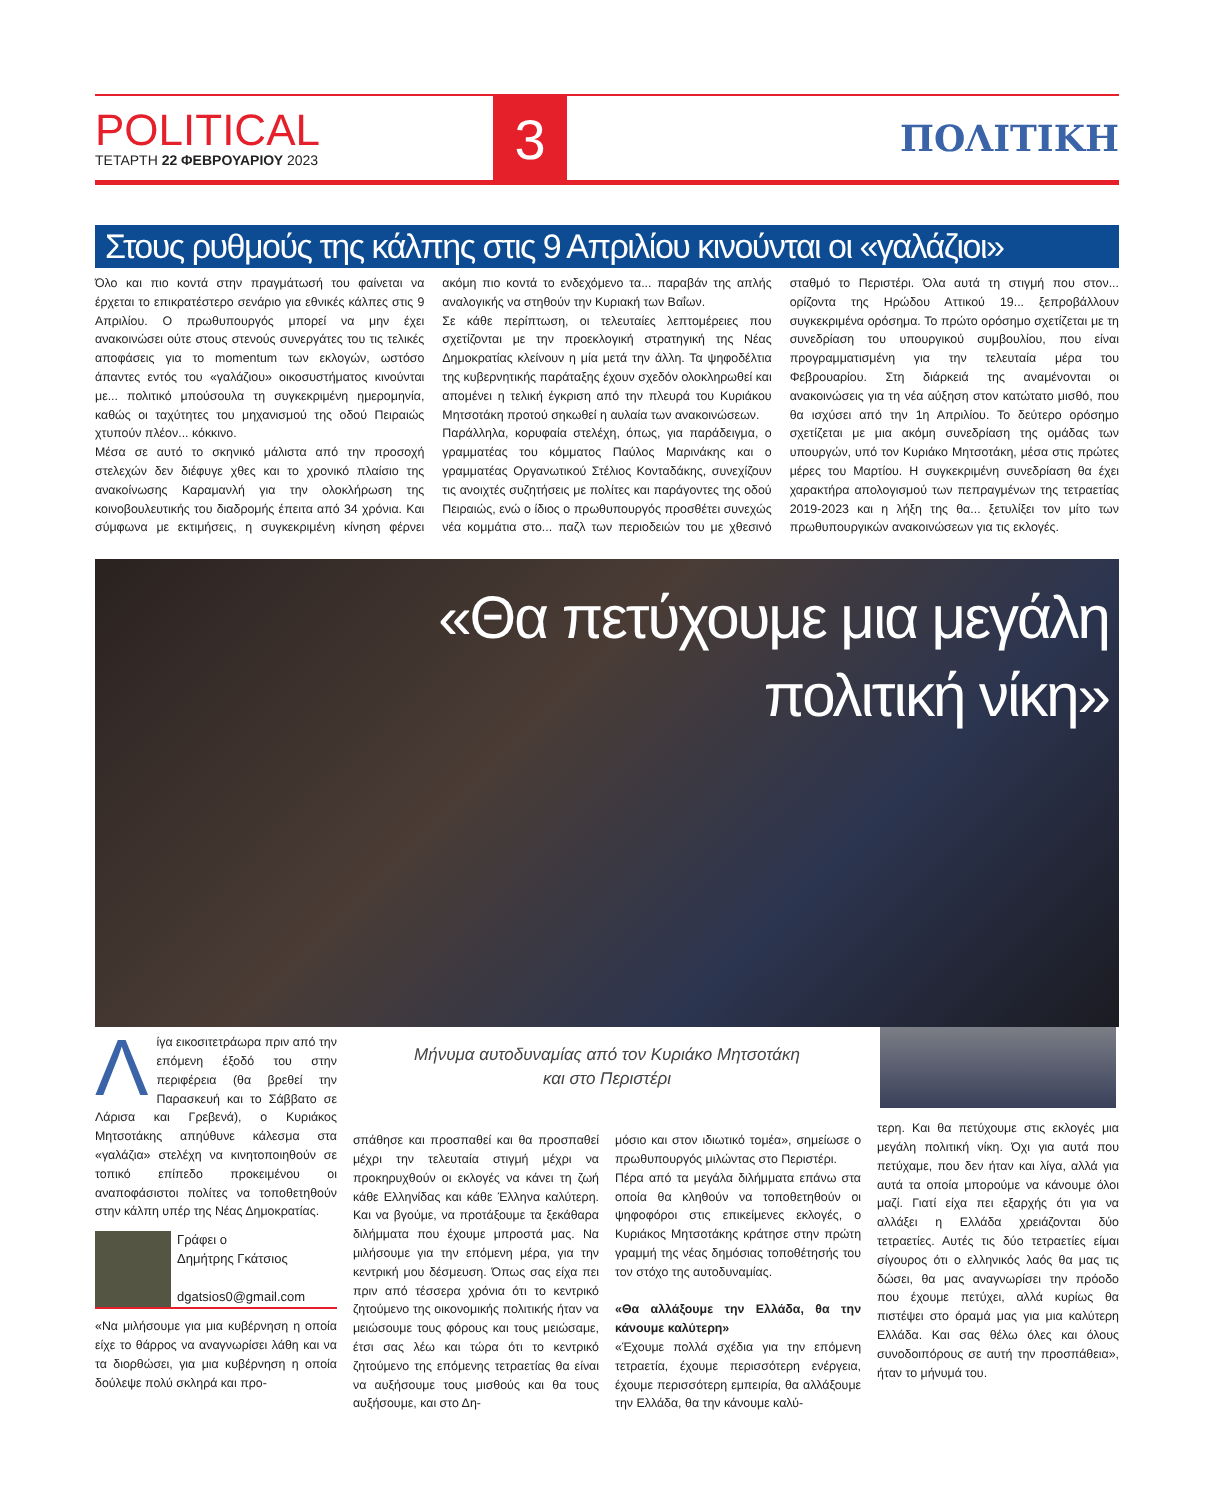POLITICAL
ΤΕΤΑΡΤΗ 22 ΦΕΒΡΟΥΑΡΙΟΥ 2023
3
ΠΟΛΙΤΙΚΗ
Στους ρυθμούς της κάλπης στις 9 Απριλίου κινούνται οι «γαλάζιοι»
Όλο και πιο κοντά στην πραγμάτωσή του φαίνεται να έρχεται το επικρατέστερο σενάριο για εθνικές κάλπες στις 9 Απριλίου. Ο πρωθυπουργός μπορεί να μην έχει ανακοινώσει ούτε στους στενούς συνεργάτες του τις τελικές αποφάσεις για το momentum των εκλογών, ωστόσο άπαντες εντός του «γαλάζιου» οικοσυστήματος κινούνται με... πολιτικό μπούσουλα τη συγκεκριμένη ημερομηνία, καθώς οι ταχύτητες του μηχανισμού της οδού Πειραιώς χτυπούν πλέον... κόκκινο.
Μέσα σε αυτό το σκηνικό μάλιστα από την προσοχή στελεχών δεν διέφυγε χθες και το χρονικό πλαίσιο της ανακοίνωσης Καραμανλή για την ολοκλήρωση της κοινοβουλευτικής του διαδρομής έπειτα από 34 χρόνια. Και σύμφωνα με εκτιμήσεις, η συγκεκριμένη κίνηση φέρνει ακόμη πιο κοντά το ενδεχόμενο τα... παραβάν της απλής αναλογικής να στηθούν την Κυριακή των Βαΐων.
Σε κάθε περίπτωση, οι τελευταίες λεπτομέρειες που σχετίζονται με την προεκλογική στρατηγική της Νέας Δημοκρατίας κλείνουν η μία μετά την άλλη. Τα ψηφοδέλτια της κυβερνητικής παράταξης έχουν σχεδόν ολοκληρωθεί και απομένει η τελική έγκριση από την πλευρά του Κυριάκου Μητσοτάκη προτού σηκωθεί η αυλαία των ανακοινώσεων.
Παράλληλα, κορυφαία στελέχη, όπως, για παράδειγμα, ο γραμματέας του κόμματος Παύλος Μαρινάκης και ο γραμματέας Οργανωτικού Στέλιος Κονταδάκης, συνεχίζουν τις ανοιχτές συζητήσεις με πολίτες και παράγοντες της οδού Πειραιώς, ενώ ο ίδιος ο πρωθυπουργός προσθέτει συνεχώς νέα κομμάτια στο... παζλ των περιοδειών του με χθεσινό σταθμό το Περιστέρι. Όλα αυτά τη στιγμή που στον... ορίζοντα της Ηρώδου Αττικού 19... ξεπροβάλλουν συγκεκριμένα ορόσημα. Το πρώτο ορόσημο σχετίζεται με τη συνεδρίαση του υπουργικού συμβουλίου, που είναι προγραμματισμένη για την τελευταία μέρα του Φεβρουαρίου. Στη διάρκειά της αναμένονται οι ανακοινώσεις για τη νέα αύξηση στον κατώτατο μισθό, που θα ισχύσει από την 1η Απριλίου. Το δεύτερο ορόσημο σχετίζεται με μια ακόμη συνεδρίαση της ομάδας των υπουργών, υπό τον Κυριάκο Μητσοτάκη, μέσα στις πρώτες μέρες του Μαρτίου. Η συγκεκριμένη συνεδρίαση θα έχει χαρακτήρα απολογισμού των πεπραγμένων της τετραετίας 2019-2023 και η λήξη της θα... ξετυλίξει τον μίτο των πρωθυπουργικών ανακοινώσεων για τις εκλογές.
«Θα πετύχουμε μια μεγάλη
πολιτική νίκη»
Λίγα εικοσιτετράωρα πριν από την επόμενη έξοδό του στην περιφέρεια (θα βρεθεί την Παρασκευή και το Σάββατο σε Λάρισα και Γρεβενά), ο Κυριάκος Μητσοτάκης απηύθυνε κάλεσμα στα «γαλάζια» στελέχη να κινητοποιηθούν σε τοπικό επίπεδο προκειμένου οι αναποφάσιστοι πολίτες να τοποθετηθούν στην κάλπη υπέρ της Νέας Δημοκρατίας.
Γράφει ο
Δημήτρης Γκάτσιος
dgatsios0@gmail.com
«Να μιλήσουμε για μια κυβέρνηση η οποία είχε το θάρρος να αναγνωρίσει λάθη και να τα διορθώσει, για μια κυβέρνηση η οποία δούλεψε πολύ σκληρά και προ-
Μήνυμα αυτοδυναμίας από τον Κυριάκο Μητσοτάκη
και στο Περιστέρι
σπάθησε και προσπαθεί και θα προσπαθεί μέχρι την τελευταία στιγμή μέχρι να προκηρυχθούν οι εκλογές να κάνει τη ζωή κάθε Ελληνίδας και κάθε Έλληνα καλύτερη. Και να βγούμε, να προτάξουμε τα ξεκάθαρα διλήμματα που έχουμε μπροστά μας. Να μιλήσουμε για την επόμενη μέρα, για την κεντρική μου δέσμευση. Όπως σας είχα πει πριν από τέσσερα χρόνια ότι το κεντρικό ζητούμενο της οικονομικής πολιτικής ήταν να μειώσουμε τους φόρους και τους μειώσαμε, έτσι σας λέω και τώρα ότι το κεντρικό ζητούμενο της επόμενης τετραετίας θα είναι να αυξήσουμε τους μισθούς και θα τους αυξήσουμε, και στο Δη-
μόσιο και στον ιδιωτικό τομέα», σημείωσε ο πρωθυπουργός μιλώντας στο Περιστέρι.
Πέρα από τα μεγάλα διλήμματα επάνω στα οποία θα κληθούν να τοποθετηθούν οι ψηφοφόροι στις επικείμενες εκλογές, ο Κυριάκος Μητσοτάκης κράτησε στην πρώτη γραμμή της νέας δημόσιας τοποθέτησής του τον στόχο της αυτοδυναμίας.
«Θα αλλάξουμε την Ελλάδα, θα την κάνουμε καλύτερη»
«Έχουμε πολλά σχέδια για την επόμενη τετραετία, έχουμε περισσότερη ενέργεια, έχουμε περισσότερη εμπειρία, θα αλλάξουμε την Ελλάδα, θα την κάνουμε καλύ-
τερη. Και θα πετύχουμε στις εκλογές μια μεγάλη πολιτική νίκη. Όχι για αυτά που πετύχαμε, που δεν ήταν και λίγα, αλλά για αυτά τα οποία μπορούμε να κάνουμε όλοι μαζί. Γιατί είχα πει εξαρχής ότι για να αλλάξει η Ελλάδα χρειάζονται δύο τετραετίες. Αυτές τις δύο τετραετίες είμαι σίγουρος ότι ο ελληνικός λαός θα μας τις δώσει, θα μας αναγνωρίσει την πρόοδο που έχουμε πετύχει, αλλά κυρίως θα πιστέψει στο όραμά μας για μια καλύτερη Ελλάδα. Και σας θέλω όλες και όλους συνοδοιπόρους σε αυτή την προσπάθεια», ήταν το μήνυμά του.